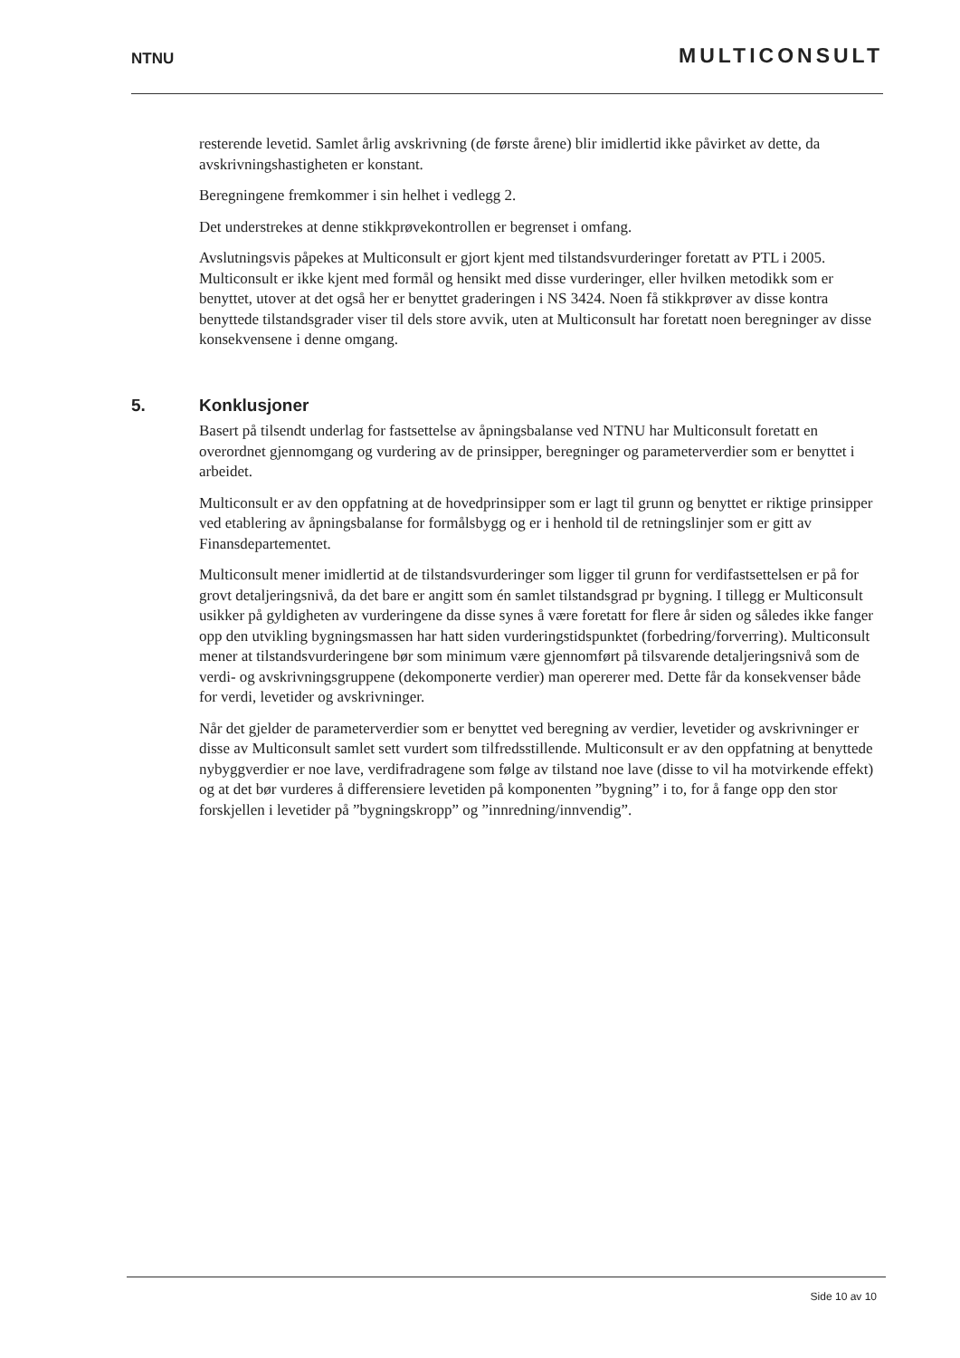NTNU
MULTICONSULT
resterende levetid. Samlet årlig avskrivning (de første årene) blir imidlertid ikke påvirket av dette, da avskrivningshastigheten er konstant.
Beregningene fremkommer i sin helhet i vedlegg 2.
Det understrekes at denne stikkprøvekontrollen er begrenset i omfang.
Avslutningsvis påpekes at Multiconsult er gjort kjent med tilstandsvurderinger foretatt av PTL i 2005. Multiconsult er ikke kjent med formål og hensikt med disse vurderinger, eller hvilken metodikk som er benyttet, utover at det også her er benyttet graderingen i NS 3424. Noen få stikkprøver av disse kontra benyttede tilstandsgrader viser til dels store avvik, uten at Multiconsult har foretatt noen beregninger av disse konsekvensene i denne omgang.
5. Konklusjoner
Basert på tilsendt underlag for fastsettelse av åpningsbalanse ved NTNU har Multiconsult foretatt en overordnet gjennomgang og vurdering av de prinsipper, beregninger og parameterverdier som er benyttet i arbeidet.
Multiconsult er av den oppfatning at de hovedprinsipper som er lagt til grunn og benyttet er riktige prinsipper ved etablering av åpningsbalanse for formålsbygg og er i henhold til de retningslinjer som er gitt av Finansdepartementet.
Multiconsult mener imidlertid at de tilstandsvurderinger som ligger til grunn for verdifastsettelsen er på for grovt detaljeringsnivå, da det bare er angitt som én samlet tilstandsgrad pr bygning. I tillegg er Multiconsult usikker på gyldigheten av vurderingene da disse synes å være foretatt for flere år siden og således ikke fanger opp den utvikling bygningsmassen har hatt siden vurderingstidspunktet (forbedring/forverring). Multiconsult mener at tilstandsvurderingene bør som minimum være gjennomført på tilsvarende detaljeringsnivå som de verdi- og avskrivningsgruppene (dekomponerte verdier) man opererer med. Dette får da konsekvenser både for verdi, levetider og avskrivninger.
Når det gjelder de parameterverdier som er benyttet ved beregning av verdier, levetider og avskrivninger er disse av Multiconsult samlet sett vurdert som tilfredsstillende. Multiconsult er av den oppfatning at benyttede nybyggverdier er noe lave, verdifradragene som følge av tilstand noe lave (disse to vil ha motvirkende effekt) og at det bør vurderes å differensiere levetiden på komponenten ”bygning” i to, for å fange opp den stor forskjellen i levetider på ”bygningskropp” og ”innredning/innvendig”.
Side 10 av 10